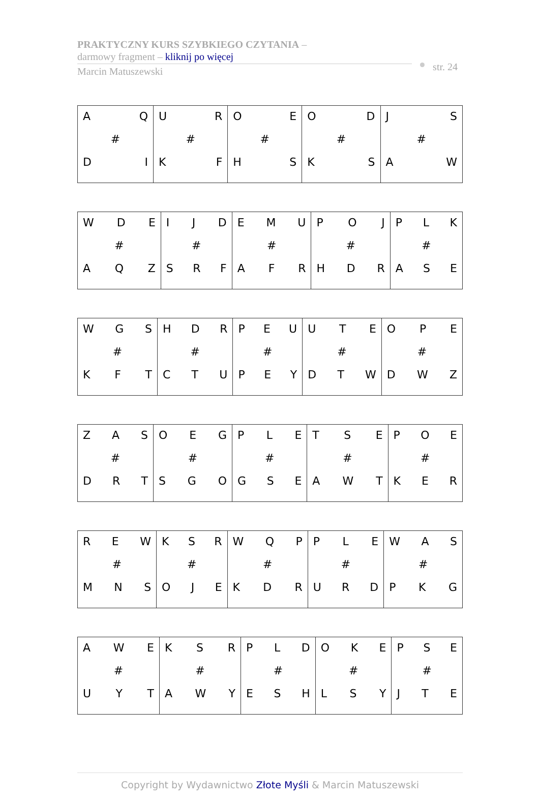PRAKTYCZNY KURS SZYBKIEGO CZYTANIA –
darmowy fragment – kliknij po więcej
Marcin Matuszewski
str. 24
| A Q # D I | U R # K F | O E # H S | O D # K S | J S # A W |
| W D E # A Q Z | I J D # S R F | E M U # A F R | P O J # H D R | P L K # A S E |
| W G S # K F T | H D R # C T U | P E U # P E Y | U T E # D T W | O P E # D W Z |
| Z A S # D R T | O E G # S G O | P L E # G S E | T S E # A W T | P O E # K E R |
| R E W # M N S | K S R # O J E | W Q P # K D R | P L E # U R D | W A S # P K G |
| A W E # U Y T | K S R # A W Y | P L D # E S H | O K E # L S Y | P S E # J T E |
Copyright by Wydawnictwo Złote Myśli & Marcin Matuszewski